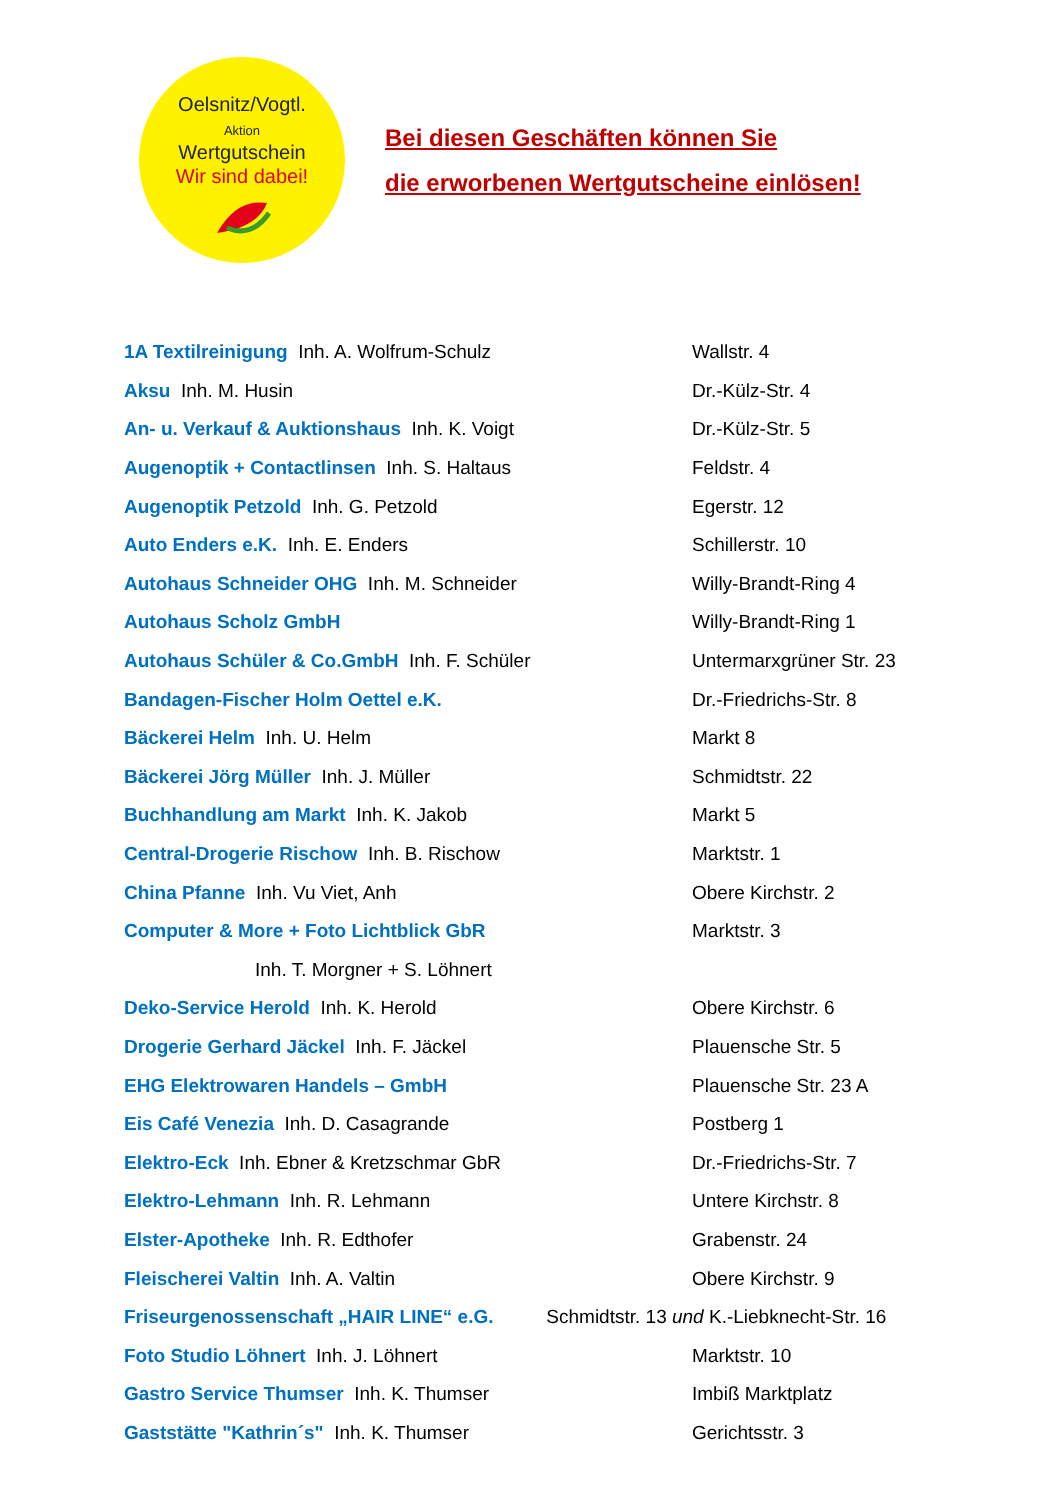Oelsnitz/Vogtl.
Aktion
Wertgutschein
Wir sind dabei!
Bei diesen Geschäften können Sie
die erworbenen Wertgutscheine einlösen!
| 1A Textilreinigung Inh. A. Wolfrum-Schulz | Wallstr. 4 |
| Aksu Inh. M. Husin | Dr.-Külz-Str. 4 |
| An- u. Verkauf & Auktionshaus Inh. K. Voigt | Dr.-Külz-Str. 5 |
| Augenoptik + Contactlinsen Inh. S. Haltaus | Feldstr. 4 |
| Augenoptik Petzold Inh. G. Petzold | Egerstr. 12 |
| Auto Enders e.K. Inh. E. Enders | Schillerstr. 10 |
| Autohaus Schneider OHG Inh. M. Schneider | Willy-Brandt-Ring 4 |
| Autohaus Scholz GmbH | Willy-Brandt-Ring 1 |
| Autohaus Schüler & Co.GmbH Inh. F. Schüler | Untermarxgrüner Str. 23 |
| Bandagen-Fischer Holm Oettel e.K. | Dr.-Friedrichs-Str. 8 |
| Bäckerei Helm Inh. U. Helm | Markt 8 |
| Bäckerei Jörg Müller Inh. J. Müller | Schmidtstr. 22 |
| Buchhandlung am Markt Inh. K. Jakob | Markt 5 |
| Central-Drogerie Rischow Inh. B. Rischow | Marktstr. 1 |
| China Pfanne Inh. Vu Viet, Anh | Obere Kirchstr. 2 |
| Computer & More + Foto Lichtblick GbR | Marktstr. 3 |
| Inh. T. Morgner + S. Löhnert | |
| Deko-Service Herold Inh. K. Herold | Obere Kirchstr. 6 |
| Drogerie Gerhard Jäckel Inh. F. Jäckel | Plauensche Str. 5 |
| EHG Elektrowaren Handels – GmbH | Plauensche Str. 23 A |
| Eis Café Venezia Inh. D. Casagrande | Postberg 1 |
| Elektro-Eck Inh. Ebner & Kretzschmar GbR | Dr.-Friedrichs-Str. 7 |
| Elektro-Lehmann Inh. R. Lehmann | Untere Kirchstr. 8 |
| Elster-Apotheke Inh. R. Edthofer | Grabenstr. 24 |
| Fleischerei Valtin Inh. A. Valtin | Obere Kirchstr. 9 |
| Friseurgenossenschaft „HAIR LINE“ e.G. Schmidtstr. 13 und K.-Liebknecht-Str. 16 | |
| Foto Studio Löhnert Inh. J. Löhnert | Marktstr. 10 |
| Gastro Service Thumser Inh. K. Thumser | Imbiß Marktplatz |
| Gaststätte "Kathrin´s" Inh. K. Thumser | Gerichtsstr. 3 |